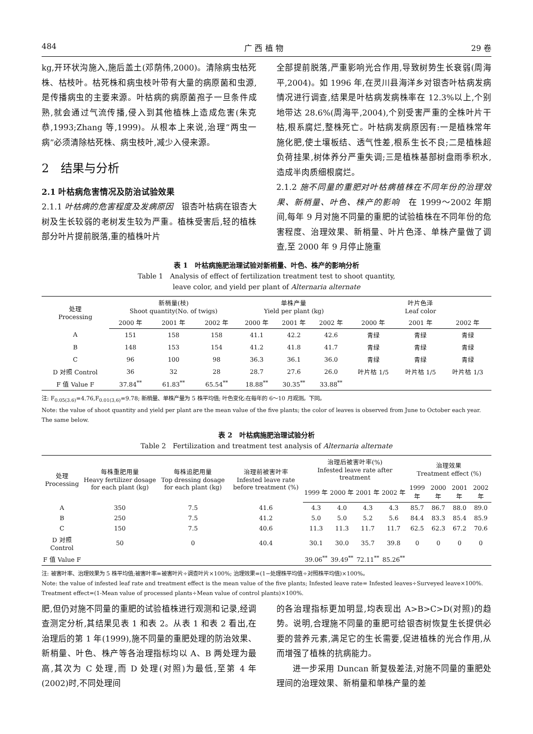484 广 西 植 物 29 卷
kg,开环状沟施入,施后盖土(邓荫伟,2000)。清除病虫枯死株、枯枝叶。枯死株和病虫枝叶带有大量的病原菌和虫源,是传播病虫的主要来源。叶枯病的病原菌孢子一旦条件成熟,就会通过气流传播,侵入到其他植株上造成危害(朱克恭,1993;Zhang 等,1999)。从根本上来说,治理“两虫一病”必须清除枯死株、病虫枝叶,减少入侵来源。
2　结果与分析
2.1 叶枯病危害情况及防治试验效果
2.1.1 叶枯病的危害程度及发病原因　银杏叶枯病在银杏大树及生长较弱的老树发生较为严重。植株受害后,轻的植株部分叶片提前脱落,重的植株叶片
全部提前脱落,严重影响光合作用,导致树势生长衰弱(周海平,2004)。如 1996 年,在灵川县海洋乡对银杏叶枯病发病情况进行调查,结果是叶枯病发病株率在 12.3%以上,个别地带达 28.6%(周海平,2004),个别受害严重的全株叶片干枯,根系腐烂,整株死亡。叶枯病发病原因有:一是植株常年施化肥,使土壤板结、透气性差,根系生长不良;二是植株超负荷挂果,树体养分严重失调;三是植株基部树盘雨季积水,造成半肉质细根腐烂。
2.1.2 施不同量的重肥对叶枯病植株在不同年份的治理效果、新梢量、叶色、株产的影响　在 1999～2002 年期间,每年 9 月对施不同量的重肥的试验植株在不同年份的危害程度、治理效果、新梢量、叶片色泽、单株产量做了调查,至 2000 年 9 月停止施重
表 1　叶枯病施肥治理试验对新梢量、叶色、株产的影响分析
Table 1　Analysis of effect of fertilization treatment test to shoot quantity,
leave color, and yield per plant of Alternaria alternate
| 处理 Processing | 新梢量(枝) Shoot quantity(No. of twigs) | | | 单株产量 Yield per plant (kg) | | | 叶片色泽 Leaf color | | |
| --- | --- | --- | --- | --- | --- | --- | --- | --- | --- |
| | 2000 年 | 2001 年 | 2002 年 | 2000 年 | 2001 年 | 2002 年 | 2000 年 | 2001 年 | 2002 年 |
| A | 151 | 158 | 158 | 41.1 | 42.2 | 42.6 | 青绿 | 青绿 | 青绿 |
| B | 148 | 153 | 154 | 41.2 | 41.8 | 41.7 | 青绿 | 青绿 | 青绿 |
| C | 96 | 100 | 98 | 36.3 | 36.1 | 36.0 | 青绿 | 青绿 | 青绿 |
| D 对照 Control | 36 | 32 | 28 | 28.7 | 27.6 | 26.0 | 叶片枯 1/5 | 叶片枯 1/5 | 叶片枯 1/3 |
| F 值 Value F | 37.84<sup>**</sup> | 61.83<sup>**</sup> | 65.54<sup>**</sup> | 18.88<sup>**</sup> | 30.35<sup>**</sup> | 33.88<sup>**</sup> | | | |
注: F<sub>0.05(3.6)</sub>=4.76,F<sub>0.01(3,6)</sub>=9.78; 新梢量、单株产量为 5 株平均值; 叶色变化:在每年的 6～10 月观测。下同。
Note: the value of shoot quantity and yield per plant are the mean value of the five plants; the color of leaves is observed from June to October each year. The same below.
表 2　叶枯病施肥治理试验分析
Table 2　Fertilization and treatment test analysis of Alternaria alternate
| 处理 Processing | 每株重肥用量 Heavy fertilizer dosage for each plant (kg) | 每株追肥用量 Top dressing dosage for each plant (kg) | 治理前被害叶率 Infested leave rate before treatment (%) | 治理后被害叶率(%) Infested leave rate after treatment | | | | 治理效果 Treatment effect (%) | | | |
| --- | --- | --- | --- | --- | --- | --- | --- | --- | --- | --- | --- |
| | | | | 1999 年 | 2000 年 | 2001 年 | 2002 年 | 1999 年 | 2000 年 | 2001 年 | 2002 年 |
| A | 350 | 7.5 | 41.6 | 4.3 | 4.0 | 4.3 | 4.3 | 85.7 | 86.7 | 88.0 | 89.0 |
| B | 250 | 7.5 | 41.2 | 5.0 | 5.0 | 5.2 | 5.6 | 84.4 | 83.3 | 85.4 | 85.9 |
| C | 150 | 7.5 | 40.6 | 11.3 | 11.3 | 11.7 | 11.7 | 62.5 | 62.3 | 67.2 | 70.6 |
| D 对照 Control | 50 | 0 | 40.4 | 30.1 | 30.0 | 35.7 | 39.8 | 0 | 0 | 0 | 0 |
| F 值 Value F | | | | 39.06<sup>**</sup> | 39.49<sup>**</sup> | 72.11<sup>**</sup> | 85.26<sup>**</sup> | | | | |
注: 被害叶率、治理效果为 5 株平均值;被害叶率=被害叶片÷调查叶片×100%; 治理效果=(1−处理株平均值÷对照株平均值)×100%。
Note: the value of infested leaf rate and treatment effect is the mean value of the five plants; Infested leave rate= Infested leaves÷Surveyed leave×100%. Treatment effect=(1-Mean value of processed plants÷Mean value of control plants)×100%.
肥,但仍对施不同量的重肥的试验植株进行观测和记录,经调查测定分析,其结果见表 1 和表 2。从表 1 和表 2 看出,在治理后的第 1 年(1999),施不同量的重肥处理的防治效果、新梢量、叶色、株产等各治理指标均以 A、B 两处理为最高,其次为 C 处理,而 D 处理(对照)为最低,至第 4 年(2002)时,不同处理间
的各治理指标更加明显,均表现出 A>B>C>D(对照)的趋势。说明,合理施不同量的重肥可给银杏树恢复生长提供必要的营养元素,满足它的生长需要,促进植株的光合作用,从而增强了植株的抗病能力。
进一步采用 Duncan 新复极差法,对施不同量的重肥处理间的治理效果、新梢量和单株产量的差